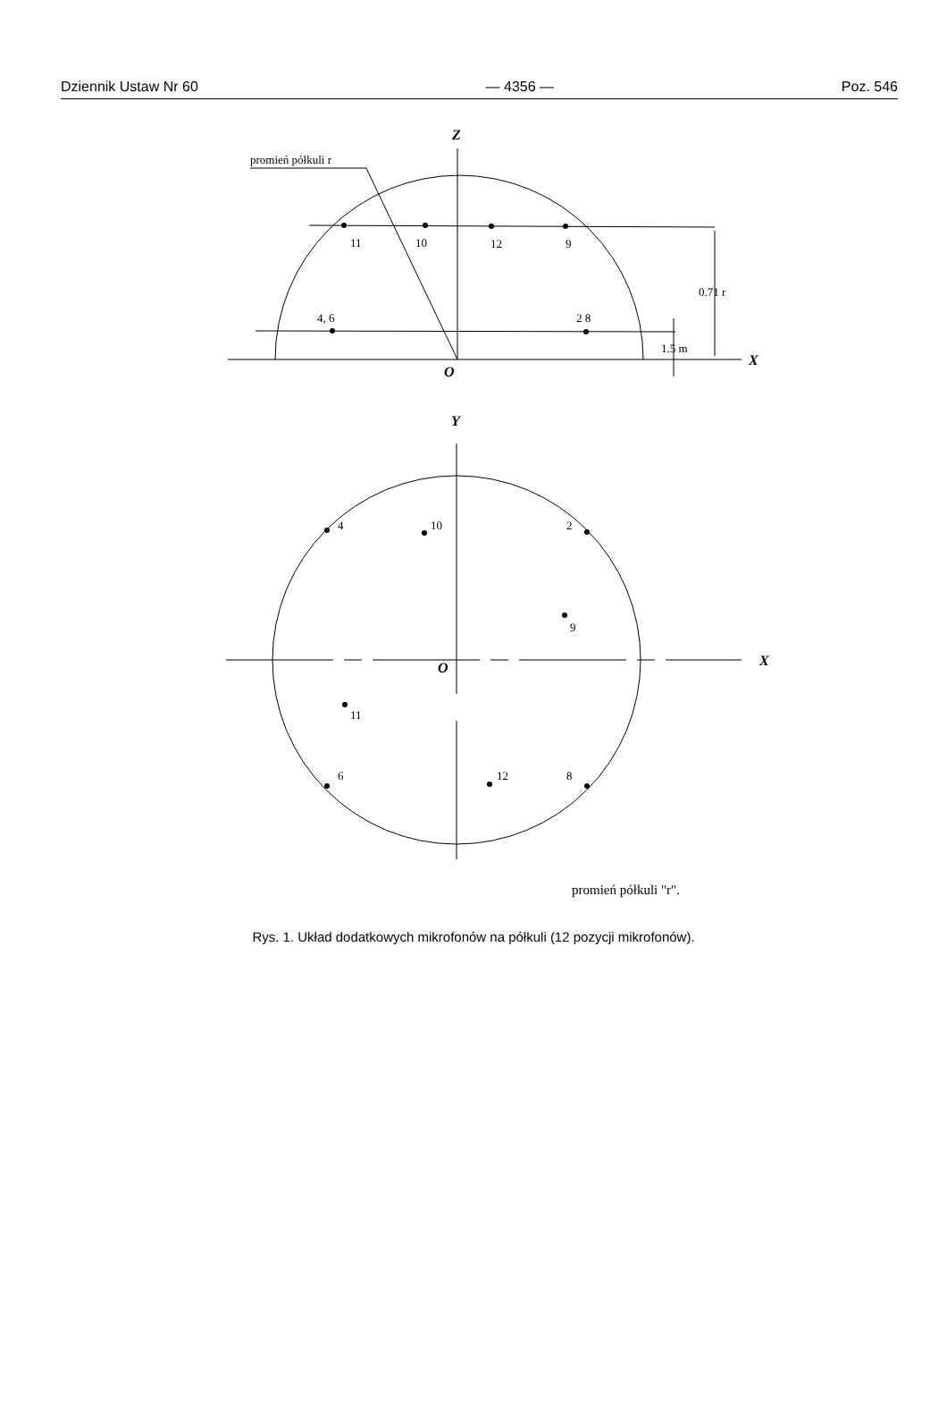Dziennik Ustaw Nr 60 — 4356 — Poz. 546
Z
promień półkuli r
11
10
12
9
4, 6
2 8
0.71 r
1.5 m
O
X
Y
4
10
2
9
O
X
11
6
12
8
promień półkuli "r".
Rys. 1. Układ dodatkowych mikrofonów na półkuli (12 pozycji mikrofonów).